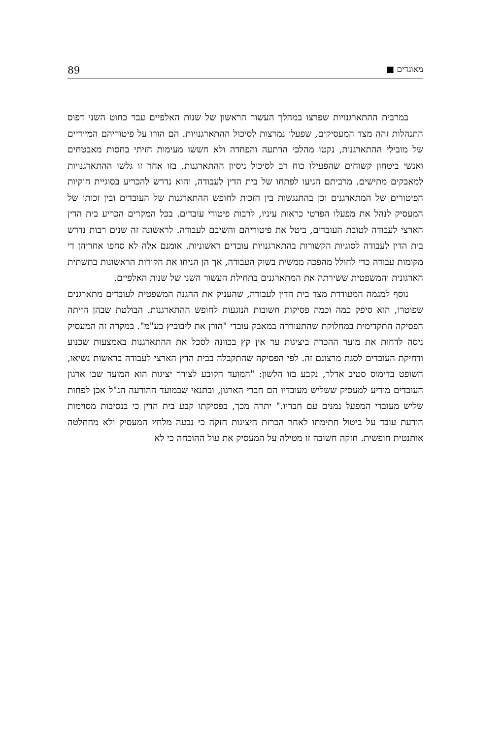מאוגדים ■ 89
במרבית ההתארגנויות שפרצו במהלך העשור הראשון של שנות האלפיים עבר כחוט השני דפוס התנהלות זהה מצד המעסיקים, שפעלו נמרצות לסיכול ההתארגנויות. הם הורו על פיטוריהם המיידיים של מובילי ההתארגנות, נקטו מהלכי הרתעה והפחדה ולא חששו מעימות חזיתי בחסות מאבטחים ואנשי ביטחון קשוחים שהפעילו כוח רב לסיכול ניסיון ההתארגנות. בזו אחר זו גלשו ההתארגנויות למאבקים מתישים. מרביתם הגיעו לפתחו של בית הדין לעבודה, והוא נדרש להכריע בסוגיית חוקיות הפיטורים של המתארגנים וכן בהתנגשות בין הזכות לחופש ההתארגנות של העובדים ובין זכותו של המעסיק לנהל את מפעלו הפרטי כראות עיניו, לרבות פיטורי עובדים. בכל המקרים הכריע בית הדין הארצי לעבודה לטובת העובדים, ביטל את פיטוריהם והשיבם לעבודה. לראשונה זה שנים רבות נדרש בית הדין לעבודה לסוגיות הקשורות בהתארגנויות עובדים ראשוניות. אומנם אלה לא סחפו אחריהן די מקומות עבודה כדי לחולל מהפכה ממשית בשוק העבודה, אך הן הניחו את הקורות הראשונות בתשתית הארגונית והמשפטית ששירתה את המתארגנים בתחילת העשור השני של שנות האלפיים.
נוסף למגמה המעודדת מצד בית הדין לעבודה, שהעניק את ההגנה המשפטית לעובדים מתארגנים שפוטרו, הוא סיפק כמה וכמה פסיקות חשובות הנוגעות לחופש ההתארגנות. הבולטת שבהן הייתה הפסיקה התקדימית במחלוקת שהתעוררה במאבק עובדי "הורן את ליבוביץ בע"מ". במקרה זה המעסיק ניסה לדחות את מועד ההכרה ביציגות עד אין קץ בכוונה לסכל את ההתארגנות באמצעות שכנוע ודחיקת העובדים לסגת מרצונם זה. לפי הפסיקה שהתקבלה בבית הדין הארצי לעבודה בראשות נשיאו, השופט בדימוס סטיב אדלר, נקבע בזו הלשון: "המועד הקובע לצורך יציגות הוא המועד שבו ארגון העובדים מודיע למעסיק ששליש מעובדיו הם חברי הארגון, ובתנאי שבמועד ההודעה הנ"ל אכן לפחות שליש מעובדי המפעל נמנים עם חבריו." יתרה מכך, בפסיקתו קבע בית הדין כי בנסיבות מסוימות הודעת עובד על ביטול חתימתו לאחר הכרזת היציגות חזקה כי נבעה מלחץ המעסיק ולא מהחלטה אותנטית חופשית. חזקה חשובה זו מטילה על המעסיק את עול ההוכחה כי לא